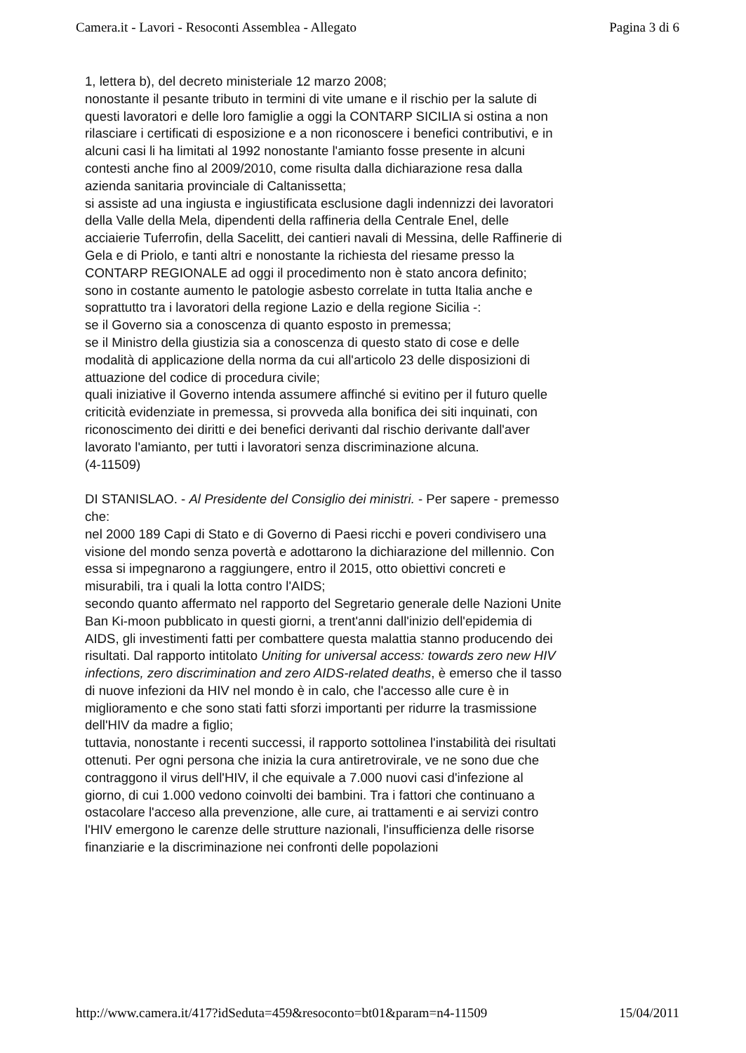Camera.it - Lavori - Resoconti Assemblea - Allegato Pagina 3 di 6
1, lettera b), del decreto ministeriale 12 marzo 2008;
nonostante il pesante tributo in termini di vite umane e il rischio per la salute di questi lavoratori e delle loro famiglie a oggi la CONTARP SICILIA si ostina a non rilasciare i certificati di esposizione e a non riconoscere i benefici contributivi, e in alcuni casi li ha limitati al 1992 nonostante l'amianto fosse presente in alcuni contesti anche fino al 2009/2010, come risulta dalla dichiarazione resa dalla azienda sanitaria provinciale di Caltanissetta;
si assiste ad una ingiusta e ingiustificata esclusione dagli indennizzi dei lavoratori della Valle della Mela, dipendenti della raffineria della Centrale Enel, delle acciaierie Tuferrofin, della Sacelitt, dei cantieri navali di Messina, delle Raffinerie di Gela e di Priolo, e tanti altri e nonostante la richiesta del riesame presso la CONTARP REGIONALE ad oggi il procedimento non è stato ancora definito;
sono in costante aumento le patologie asbesto correlate in tutta Italia anche e soprattutto tra i lavoratori della regione Lazio e della regione Sicilia -:
se il Governo sia a conoscenza di quanto esposto in premessa;
se il Ministro della giustizia sia a conoscenza di questo stato di cose e delle modalità di applicazione della norma da cui all'articolo 23 delle disposizioni di attuazione del codice di procedura civile;
quali iniziative il Governo intenda assumere affinché si evitino per il futuro quelle criticità evidenziate in premessa, si provveda alla bonifica dei siti inquinati, con riconoscimento dei diritti e dei benefici derivanti dal rischio derivante dall'aver lavorato l'amianto, per tutti i lavoratori senza discriminazione alcuna.
(4-11509)
DI STANISLAO. - Al Presidente del Consiglio dei ministri. - Per sapere - premesso che:
nel 2000 189 Capi di Stato e di Governo di Paesi ricchi e poveri condivisero una visione del mondo senza povertà e adottarono la dichiarazione del millennio. Con essa si impegnarono a raggiungere, entro il 2015, otto obiettivi concreti e misurabili, tra i quali la lotta contro l'AIDS;
secondo quanto affermato nel rapporto del Segretario generale delle Nazioni Unite Ban Ki-moon pubblicato in questi giorni, a trent'anni dall'inizio dell'epidemia di AIDS, gli investimenti fatti per combattere questa malattia stanno producendo dei risultati. Dal rapporto intitolato Uniting for universal access: towards zero new HIV infections, zero discrimination and zero AIDS-related deaths, è emerso che il tasso di nuove infezioni da HIV nel mondo è in calo, che l'accesso alle cure è in miglioramento e che sono stati fatti sforzi importanti per ridurre la trasmissione dell'HIV da madre a figlio;
tuttavia, nonostante i recenti successi, il rapporto sottolinea l'instabilità dei risultati ottenuti. Per ogni persona che inizia la cura antiretrovirale, ve ne sono due che contraggono il virus dell'HIV, il che equivale a 7.000 nuovi casi d'infezione al giorno, di cui 1.000 vedono coinvolti dei bambini. Tra i fattori che continuano a ostacolare l'acceso alla prevenzione, alle cure, ai trattamenti e ai servizi contro l'HIV emergono le carenze delle strutture nazionali, l'insufficienza delle risorse finanziarie e la discriminazione nei confronti delle popolazioni
http://www.camera.it/417?idSeduta=459&resoconto=bt01&param=n4-11509 15/04/2011